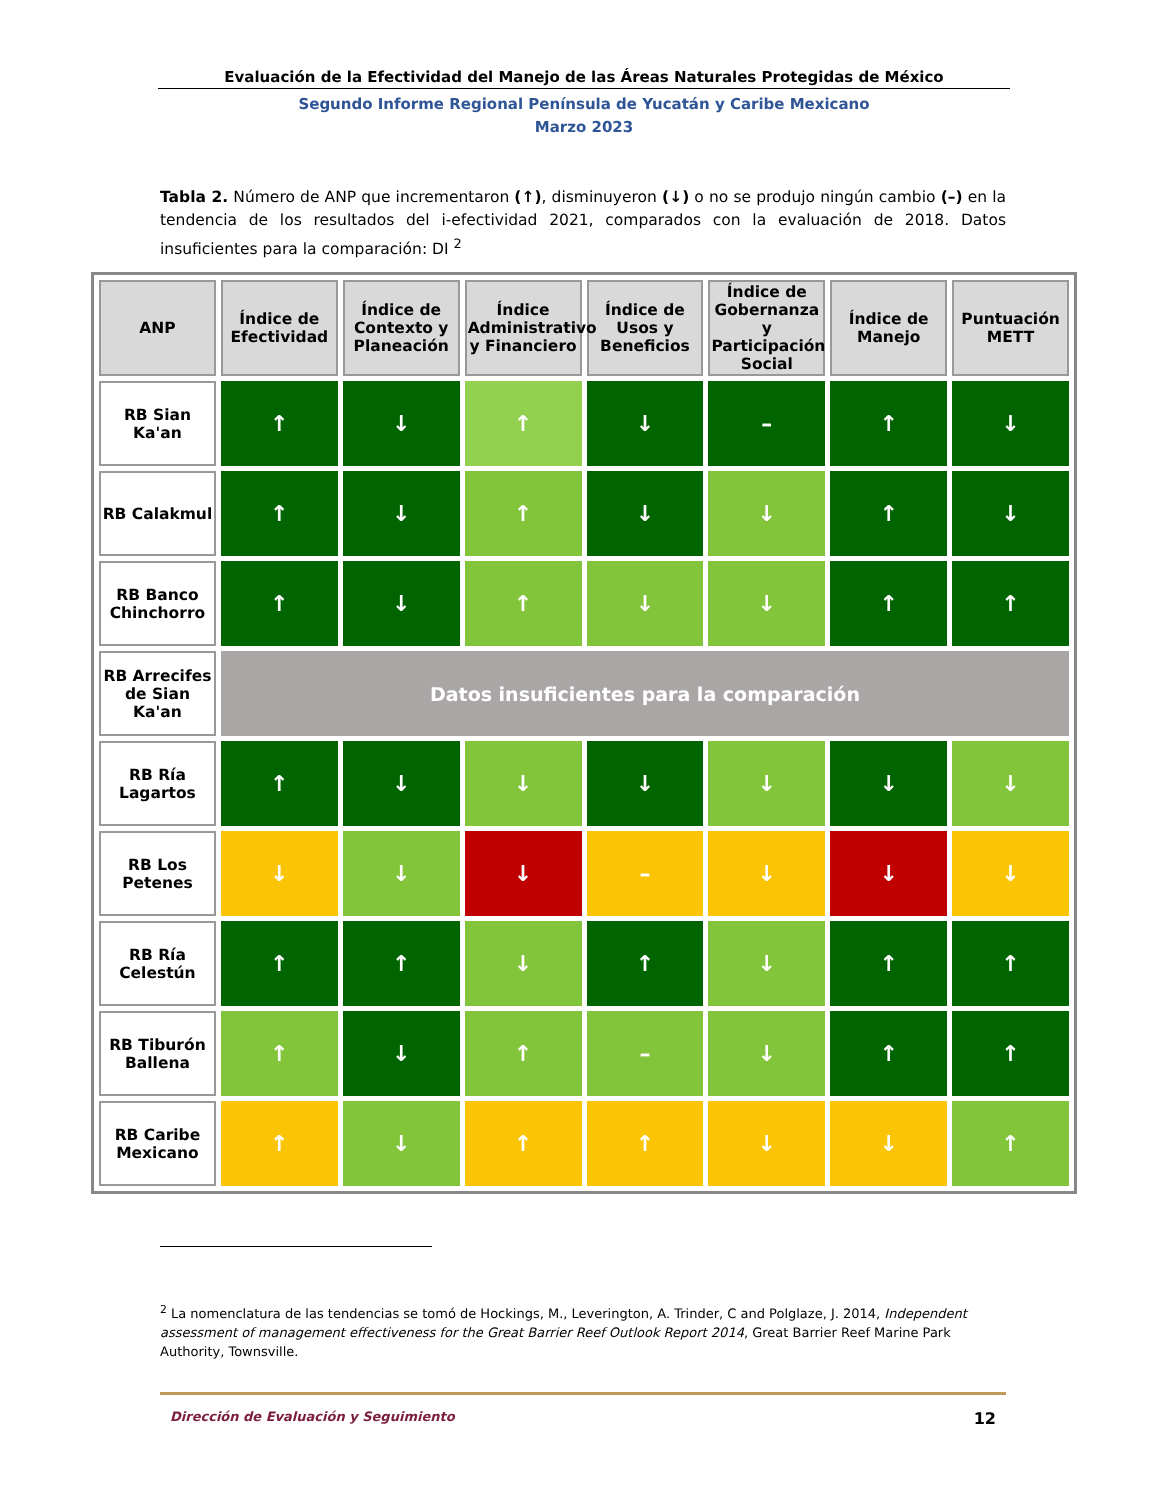Evaluación de la Efectividad del Manejo de las Áreas Naturales Protegidas de México
Segundo Informe Regional Península de Yucatán y Caribe Mexicano
Marzo 2023
Tabla 2. Número de ANP que incrementaron (↑), disminuyeron (↓) o no se produjo ningún cambio (–) en la tendencia de los resultados del i-efectividad 2021, comparados con la evaluación de 2018. Datos insuficientes para la comparación: DI <sup>2</sup>
| ANP | Índice de Efectividad | Índice de Contexto y Planeación | Índice Administrativo y Financiero | Índice de Usos y Beneficios | Índice de Gobernanza y Participación Social | Índice de Manejo | Puntuación METT |
| --- | --- | --- | --- | --- | --- | --- | --- |
| RB Sian Ka'an | ↑ | ↓ | ↑ | ↓ | – | ↑ | ↓ |
| RB Calakmul | ↑ | ↓ | ↑ | ↓ | ↓ | ↑ | ↓ |
| RB Banco Chinchorro | ↑ | ↓ | ↑ | ↓ | ↓ | ↑ | ↑ |
| RB Arrecifes de Sian Ka'an | Datos insuficientes para la comparación | | | | | | |
| RB Ría Lagartos | ↑ | ↓ | ↓ | ↓ | ↓ | ↓ | ↓ |
| RB Los Petenes | ↓ | ↓ | ↓ | – | ↓ | ↓ | ↓ |
| RB Ría Celestún | ↑ | ↑ | ↓ | ↑ | ↓ | ↑ | ↑ |
| RB Tiburón Ballena | ↑ | ↓ | ↑ | – | ↓ | ↑ | ↑ |
| RB Caribe Mexicano | ↑ | ↓ | ↑ | ↑ | ↓ | ↓ | ↑ |
<sup>2</sup> La nomenclatura de las tendencias se tomó de Hockings, M., Leverington, A. Trinder, C and Polglaze, J. 2014, Independent assessment of management effectiveness for the Great Barrier Reef Outlook Report 2014, Great Barrier Reef Marine Park Authority, Townsville.
Dirección de Evaluación y Seguimiento 12